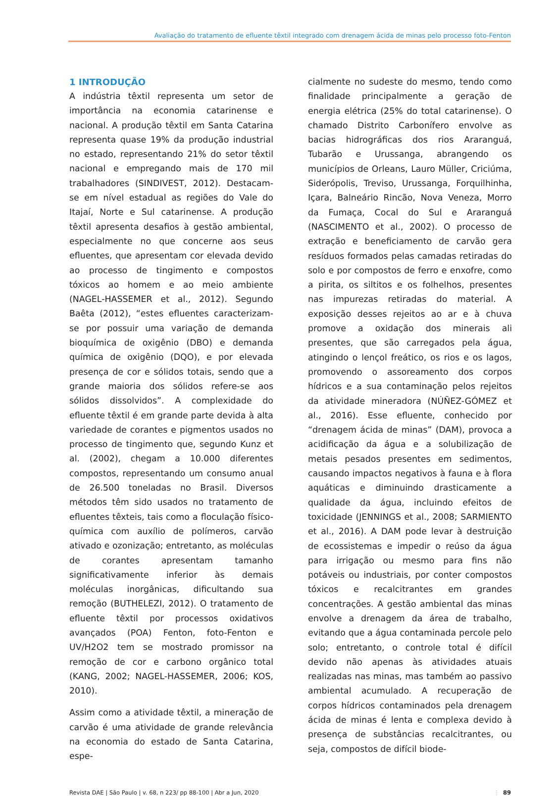Avaliação do tratamento de efluente têxtil integrado com drenagem ácida de minas pelo processo foto-Fenton
1 INTRODUÇÃO
A indústria têxtil representa um setor de importância na economia catarinense e nacional. A produção têxtil em Santa Catarina representa quase 19% da produção industrial no estado, representando 21% do setor têxtil nacional e empregando mais de 170 mil trabalhadores (SINDIVEST, 2012). Destacam-se em nível estadual as regiões do Vale do Itajaí, Norte e Sul catarinense. A produção têxtil apresenta desafios à gestão ambiental, especialmente no que concerne aos seus efluentes, que apresentam cor elevada devido ao processo de tingimento e compostos tóxicos ao homem e ao meio ambiente (NAGEL-HASSEMER et al., 2012). Segundo Baêta (2012), “estes efluentes caracterizam-se por possuir uma variação de demanda bioquímica de oxigênio (DBO) e demanda química de oxigênio (DQO), e por elevada presença de cor e sólidos totais, sendo que a grande maioria dos sólidos refere-se aos sólidos dissolvidos”. A complexidade do efluente têxtil é em grande parte devida à alta variedade de corantes e pigmentos usados no processo de tingimento que, segundo Kunz et al. (2002), chegam a 10.000 diferentes compostos, representando um consumo anual de 26.500 toneladas no Brasil. Diversos métodos têm sido usados no tratamento de efluentes têxteis, tais como a floculação físico-química com auxílio de polímeros, carvão ativado e ozonização; entretanto, as moléculas de corantes apresentam tamanho significativamente inferior às demais moléculas inorgânicas, dificultando sua remoção (BUTHELEZI, 2012). O tratamento de efluente têxtil por processos oxidativos avançados (POA) Fenton, foto-Fenton e UV/H2O2 tem se mostrado promissor na remoção de cor e carbono orgânico total (KANG, 2002; NAGEL-HASSEMER, 2006; KOS, 2010).
Assim como a atividade têxtil, a mineração de carvão é uma atividade de grande relevância na economia do estado de Santa Catarina, espe-
cialmente no sudeste do mesmo, tendo como finalidade principalmente a geração de energia elétrica (25% do total catarinense). O chamado Distrito Carbonífero envolve as bacias hidrográficas dos rios Araranguá, Tubarão e Urussanga, abrangendo os municípios de Orleans, Lauro Müller, Criciúma, Siderópolis, Treviso, Urussanga, Forquilhinha, Içara, Balneário Rincão, Nova Veneza, Morro da Fumaça, Cocal do Sul e Araranguá (NASCIMENTO et al., 2002). O processo de extração e beneficiamento de carvão gera resíduos formados pelas camadas retiradas do solo e por compostos de ferro e enxofre, como a pirita, os siltitos e os folhelhos, presentes nas impurezas retiradas do material. A exposição desses rejeitos ao ar e à chuva promove a oxidação dos minerais ali presentes, que são carregados pela água, atingindo o lençol freático, os rios e os lagos, promovendo o assoreamento dos corpos hídricos e a sua contaminação pelos rejeitos da atividade mineradora (NÚÑEZ-GÓMEZ et al., 2016). Esse efluente, conhecido por “drenagem ácida de minas” (DAM), provoca a acidificação da água e a solubilização de metais pesados presentes em sedimentos, causando impactos negativos à fauna e à flora aquáticas e diminuindo drasticamente a qualidade da água, incluindo efeitos de toxicidade (JENNINGS et al., 2008; SARMIENTO et al., 2016). A DAM pode levar à destruição de ecossistemas e impedir o reúso da água para irrigação ou mesmo para fins não potáveis ou industriais, por conter compostos tóxicos e recalcitrantes em grandes concentrações. A gestão ambiental das minas envolve a drenagem da área de trabalho, evitando que a água contaminada percole pelo solo; entretanto, o controle total é difícil devido não apenas às atividades atuais realizadas nas minas, mas também ao passivo ambiental acumulado. A recuperação de corpos hídricos contaminados pela drenagem ácida de minas é lenta e complexa devido à presença de substâncias recalcitrantes, ou seja, compostos de difícil biode-
Revista DAE | São Paulo | v. 68, n 223/ pp 88-100 | Abr a Jun, 2020 ⋮ 89